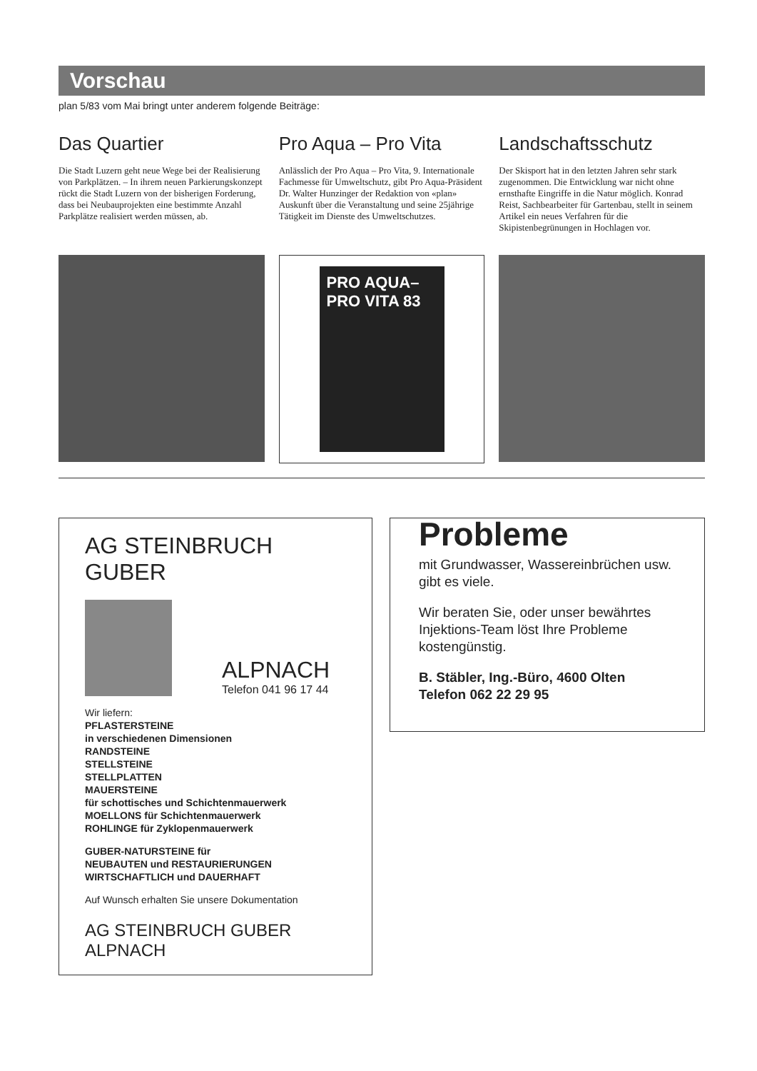Vorschau
plan 5/83 vom Mai bringt unter anderem folgende Beiträge:
Das Quartier
Die Stadt Luzern geht neue Wege bei der Realisierung von Parkplätzen. – In ihrem neuen Parkierungskonzept rückt die Stadt Luzern von der bisherigen Forderung, dass bei Neubauprojekten eine bestimmte Anzahl Parkplätze realisiert werden müssen, ab.
Pro Aqua – Pro Vita
Anlässlich der Pro Aqua – Pro Vita, 9. Internationale Fachmesse für Umweltschutz, gibt Pro Aqua-Präsident Dr. Walter Hunzinger der Redaktion von «plan» Auskunft über die Veranstaltung und seine 25jährige Tätigkeit im Dienste des Umweltschutzes.
PRO AQUA–
PRO VITA 83
Landschaftsschutz
Der Skisport hat in den letzten Jahren sehr stark zugenommen. Die Entwicklung war nicht ohne ernsthafte Eingriffe in die Natur möglich. Konrad Reist, Sachbearbeiter für Gartenbau, stellt in seinem Artikel ein neues Verfahren für die Skipistenbegrünungen in Hochlagen vor.
AG STEINBRUCH GUBER
ALPNACH Telefon 041 96 17 44
Wir liefern:
PFLASTERSTEINE
in verschiedenen Dimensionen
RANDSTEINE
STELLSTEINE
STELLPLATTEN
MAUERSTEINE
für schottisches und Schichtenmauerwerk
MOELLONS für Schichtenmauerwerk
ROHLINGE für Zyklopenmauerwerk
GUBER-NATURSTEINE für
NEUBAUTEN und RESTAURIERUNGEN
WIRTSCHAFTLICH und DAUERHAFT
Auf Wunsch erhalten Sie unsere Dokumentation
AG STEINBRUCH GUBER ALPNACH
Probleme
mit Grundwasser, Wassereinbrüchen usw. gibt es viele.
Wir beraten Sie, oder unser bewährtes Injektions-Team löst Ihre Probleme kostengünstig.
B. Stäbler, Ing.-Büro, 4600 Olten
Telefon 062 22 29 95